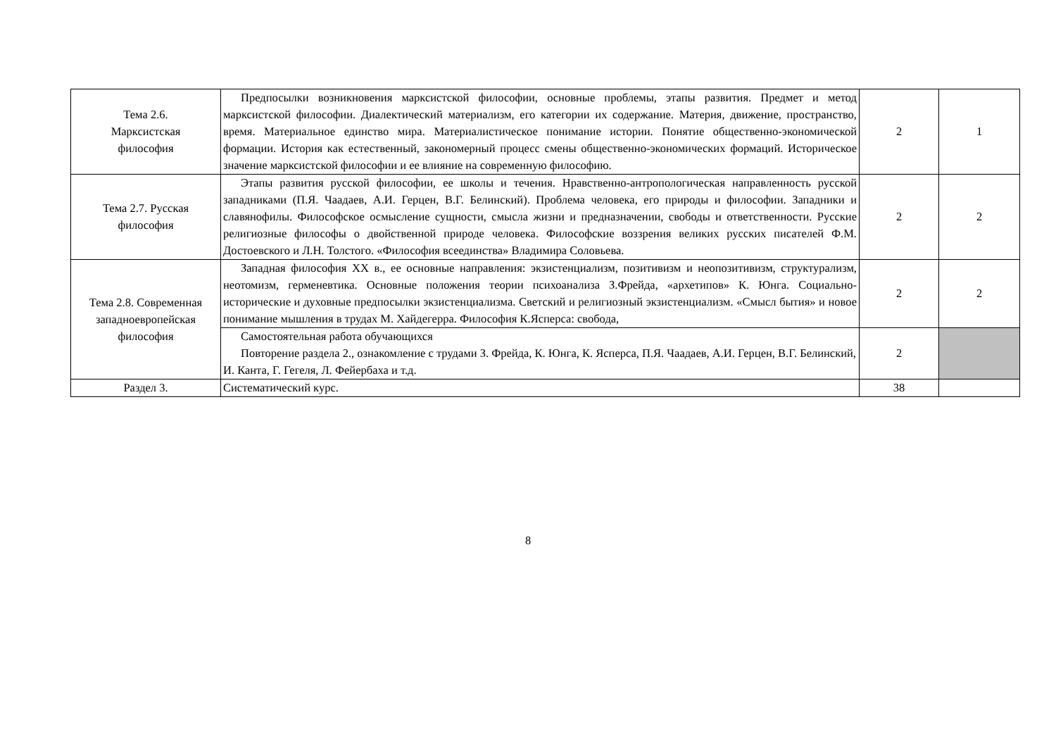| Тема 2.6. Марксистская философия | Предпосылки возникновения марксистской философии, основные проблемы, этапы развития. Предмет и метод марксистской философии. Диалектический материализм, его категории их содержание. Материя, движение, пространство, время. Материальное единство мира. Материалистическое понимание истории. Понятие общественно-экономической формации. История как естественный, закономерный процесс смены общественно-экономических формаций. Историческое значение марксистской философии и ее влияние на современную философию. | 2 | 1 |
| Тема 2.7. Русская философия | Этапы развития русской философии, ее школы и течения. Нравственно-антропологическая направленность русской западниками (П.Я. Чаадаев, А.И. Герцен, В.Г. Белинский). Проблема человека, его природы и философии. Западники и славянофилы. Философское осмысление сущности, смысла жизни и предназначении, свободы и ответственности. Русские религиозные философы о двойственной природе человека. Философские воззрения великих русских писателей Ф.М. Достоевского и Л.Н. Толстого. «Философия всеединства» Владимира Соловьева. | 2 | 2 |
| Тема 2.8. Современная западноевропейская философия | Западная философия XX в., ее основные направления: экзистенциализм, позитивизм и неопозитивизм, структурализм, неотомизм, герменевтика. Основные положения теории психоанализа З.Фрейда, «архетипов» К. Юнга. Социально-исторические и духовные предпосылки экзистенциализма. Светский и религиозный экзистенциализм. «Смысл бытия» и новое понимание мышления в трудах М. Хайдегерра. Философия К.Ясперса: свобода, | 2 | 2 |
| | Самостоятельная работа обучающихся Повторение раздела 2., ознакомление с трудами З. Фрейда, К. Юнга, К. Ясперса, П.Я. Чаадаев, А.И. Герцен, В.Г. Белинский, И. Канта, Г. Гегеля, Л. Фейербаха и т.д. | 2 | |
| Раздел 3. | Систематический курс. | 38 | |
8